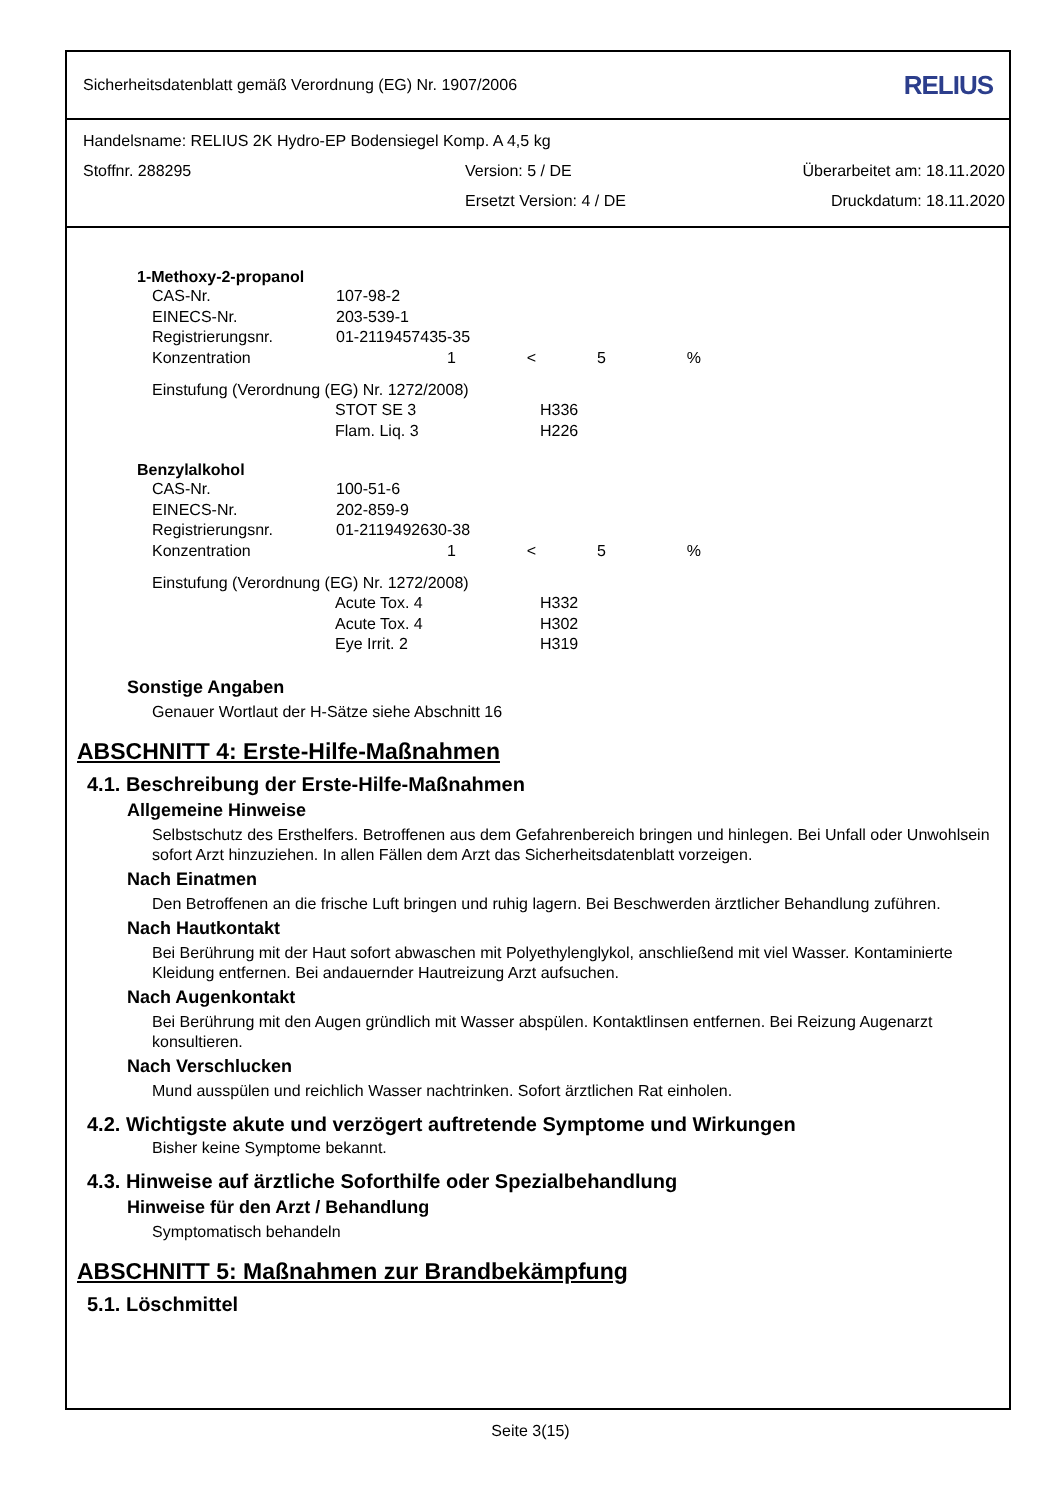Sicherheitsdatenblatt gemäß Verordnung (EG) Nr. 1907/2006 RELIUS
Handelsname: RELIUS 2K Hydro-EP Bodensiegel Komp. A 4,5 kg
Stoffnr. 288295 Version: 5 / DE Überarbeitet am: 18.11.2020
Ersetzt Version: 4 / DE Druckdatum: 18.11.2020
1-Methoxy-2-propanol
| CAS-Nr. | 107-98-2 | | | |
| EINECS-Nr. | 203-539-1 | | | |
| Registrierungsnr. | 01-2119457435-35 | | | |
| Konzentration | 1 | < | 5 | % |
Einstufung (Verordnung (EG) Nr. 1272/2008)
| STOT SE 3 | H336 |
| Flam. Liq. 3 | H226 |
Benzylalkohol
| CAS-Nr. | 100-51-6 | | | |
| EINECS-Nr. | 202-859-9 | | | |
| Registrierungsnr. | 01-2119492630-38 | | | |
| Konzentration | 1 | < | 5 | % |
Einstufung (Verordnung (EG) Nr. 1272/2008)
| Acute Tox. 4 | H332 |
| Acute Tox. 4 | H302 |
| Eye Irrit. 2 | H319 |
Sonstige Angaben
Genauer Wortlaut der H-Sätze siehe Abschnitt 16
ABSCHNITT 4: Erste-Hilfe-Maßnahmen
4.1. Beschreibung der Erste-Hilfe-Maßnahmen
Allgemeine Hinweise
Selbstschutz des Ersthelfers. Betroffenen aus dem Gefahrenbereich bringen und hinlegen. Bei Unfall oder Unwohlsein sofort Arzt hinzuziehen. In allen Fällen dem Arzt das Sicherheitsdatenblatt vorzeigen.
Nach Einatmen
Den Betroffenen an die frische Luft bringen und ruhig lagern. Bei Beschwerden ärztlicher Behandlung zuführen.
Nach Hautkontakt
Bei Berührung mit der Haut sofort abwaschen mit Polyethylenglykol, anschließend mit viel Wasser. Kontaminierte Kleidung entfernen. Bei andauernder Hautreizung Arzt aufsuchen.
Nach Augenkontakt
Bei Berührung mit den Augen gründlich mit Wasser abspülen. Kontaktlinsen entfernen. Bei Reizung Augenarzt konsultieren.
Nach Verschlucken
Mund ausspülen und reichlich Wasser nachtrinken. Sofort ärztlichen Rat einholen.
4.2. Wichtigste akute und verzögert auftretende Symptome und Wirkungen
Bisher keine Symptome bekannt.
4.3. Hinweise auf ärztliche Soforthilfe oder Spezialbehandlung
Hinweise für den Arzt / Behandlung
Symptomatisch behandeln
ABSCHNITT 5: Maßnahmen zur Brandbekämpfung
5.1. Löschmittel
Seite 3(15)